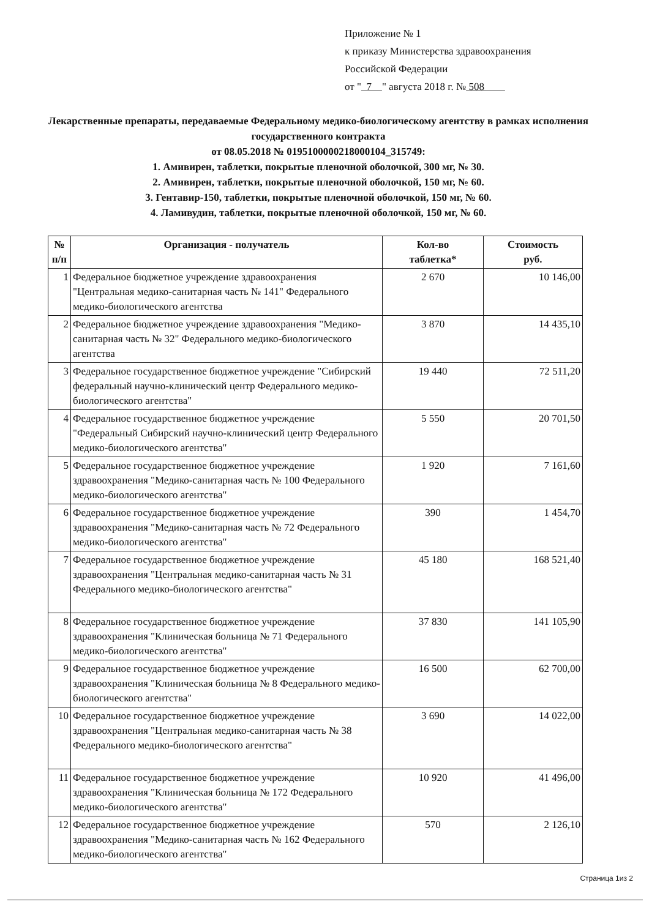Приложение № 1
к приказу Министерства здравоохранения
Российской Федерации
от " 7 " августа 2018 г. № 508
Лекарственные препараты, передаваемые Федеральному медико-биологическому агентству в рамках исполнения государственного контракта
от 08.05.2018 № 0195100000218000104_315749:
1. Амивирен, таблетки, покрытые пленочной оболочкой, 300 мг, № 30.
2. Амивирен, таблетки, покрытые пленочной оболочкой, 150 мг, № 60.
3. Гентавир-150, таблетки, покрытые пленочной оболочкой, 150 мг, № 60.
4. Ламивудин, таблетки, покрытые пленочной оболочкой, 150 мг, № 60.
| № п/п | Организация - получатель | Кол-во таблетка* | Стоимость руб. |
| --- | --- | --- | --- |
| 1 | Федеральное бюджетное учреждение здравоохранения "Центральная медико-санитарная часть № 141" Федерального медико-биологического агентства | 2 670 | 10 146,00 |
| 2 | Федеральное бюджетное учреждение здравоохранения "Медико-санитарная часть № 32" Федерального медико-биологического агентства | 3 870 | 14 435,10 |
| 3 | Федеральное государственное бюджетное учреждение "Сибирский федеральный научно-клинический центр Федерального медико-биологического агентства" | 19 440 | 72 511,20 |
| 4 | Федеральное государственное бюджетное учреждение "Федеральный Сибирский научно-клинический центр Федерального медико-биологического агентства" | 5 550 | 20 701,50 |
| 5 | Федеральное государственное бюджетное учреждение здравоохранения "Медико-санитарная часть № 100 Федерального медико-биологического агентства" | 1 920 | 7 161,60 |
| 6 | Федеральное государственное бюджетное учреждение здравоохранения "Медико-санитарная часть № 72 Федерального медико-биологического агентства" | 390 | 1 454,70 |
| 7 | Федеральное государственное бюджетное учреждение здравоохранения "Центральная медико-санитарная часть № 31 Федерального медико-биологического агентства" | 45 180 | 168 521,40 |
| 8 | Федеральное государственное бюджетное учреждение здравоохранения "Клиническая больница № 71 Федерального медико-биологического агентства" | 37 830 | 141 105,90 |
| 9 | Федеральное государственное бюджетное учреждение здравоохранения "Клиническая больница № 8 Федерального медико-биологического агентства" | 16 500 | 62 700,00 |
| 10 | Федеральное государственное бюджетное учреждение здравоохранения "Центральная медико-санитарная часть № 38 Федерального медико-биологического агентства" | 3 690 | 14 022,00 |
| 11 | Федеральное государственное бюджетное учреждение здравоохранения "Клиническая больница № 172 Федерального медико-биологического агентства" | 10 920 | 41 496,00 |
| 12 | Федеральное государственное бюджетное учреждение здравоохранения "Медико-санитарная часть № 162 Федерального медико-биологического агентства" | 570 | 2 126,10 |
Страница 1из 2